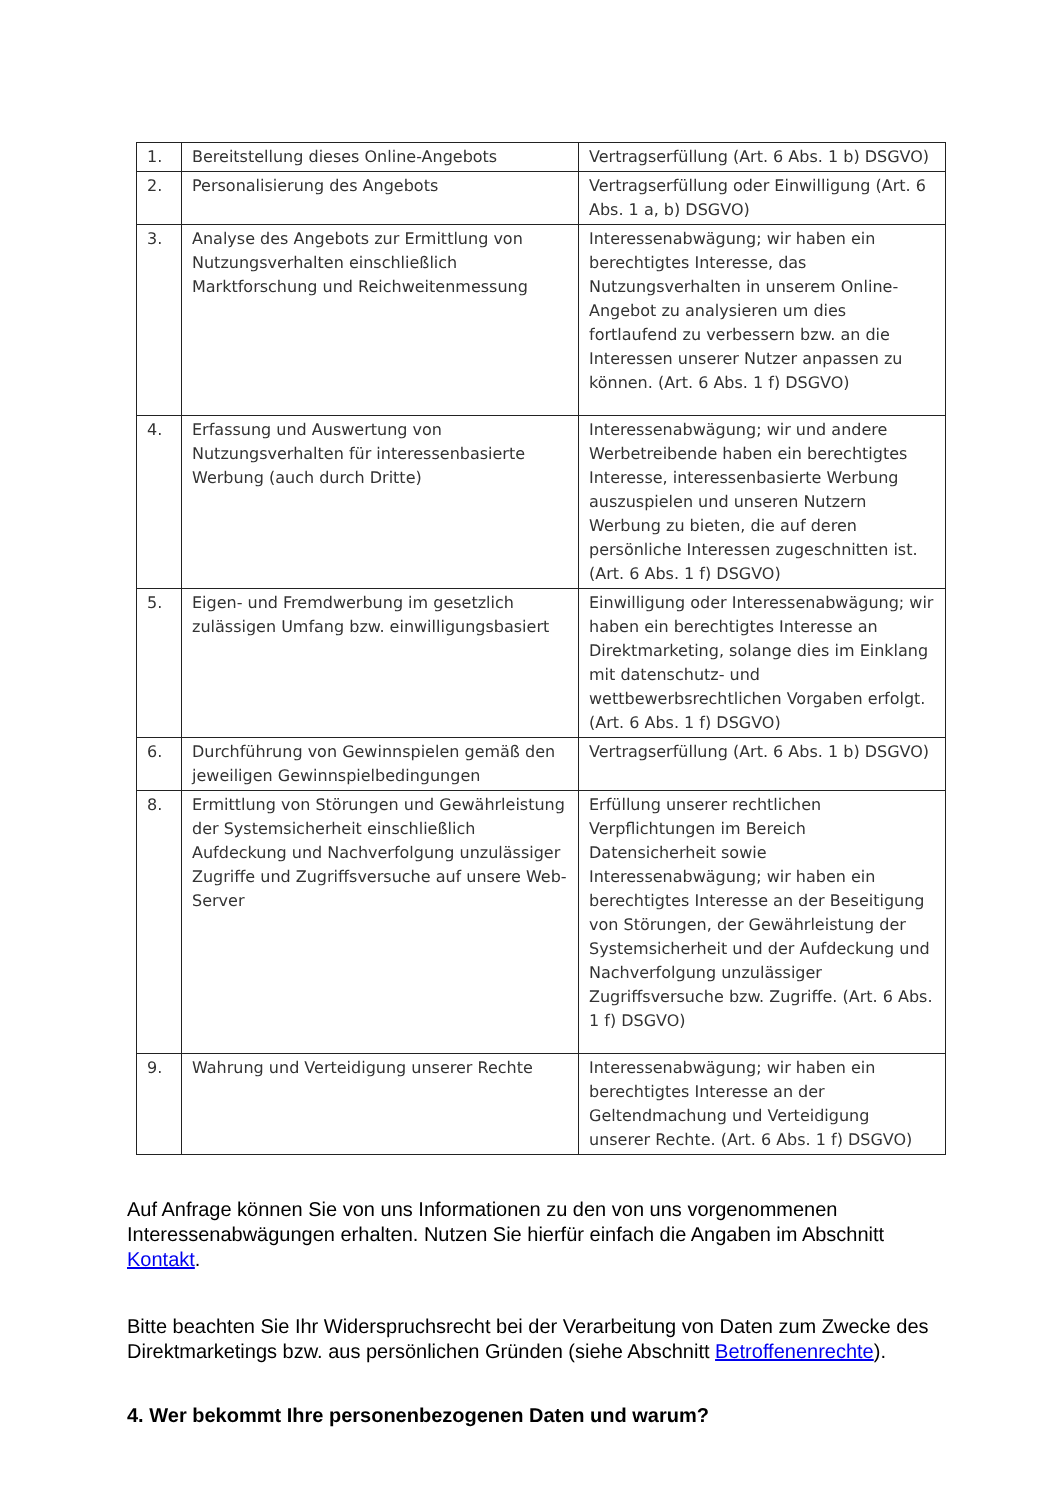| 1. | Bereitstellung dieses Online-Angebots | Vertragserfüllung (Art. 6 Abs. 1 b) DSGVO) |
| 2. | Personalisierung des Angebots | Vertragserfüllung oder Einwilligung (Art. 6 Abs. 1 a, b) DSGVO) |
| 3. | Analyse des Angebots zur Ermittlung von Nutzungsverhalten einschließlich Marktforschung und Reichweitenmessung | Interessenabwägung; wir haben ein berechtigtes Interesse, das Nutzungsverhalten in unserem Online-Angebot zu analysieren um dies fortlaufend zu verbessern bzw. an die Interessen unserer Nutzer anpassen zu können. (Art. 6 Abs. 1 f) DSGVO) |
| 4. | Erfassung und Auswertung von Nutzungsverhalten für interessenbasierte Werbung (auch durch Dritte) | Interessenabwägung; wir und andere Werbetreibende haben ein berechtigtes Interesse, interessenbasierte Werbung auszuspielen und unseren Nutzern Werbung zu bieten, die auf deren persönliche Interessen zugeschnitten ist. (Art. 6 Abs. 1 f) DSGVO) |
| 5. | Eigen- und Fremdwerbung im gesetzlich zulässigen Umfang bzw. einwilligungsbasiert | Einwilligung oder Interessenabwägung; wir haben ein berechtigtes Interesse an Direktmarketing, solange dies im Einklang mit datenschutz- und wettbewerbsrechtlichen Vorgaben erfolgt. (Art. 6 Abs. 1 f) DSGVO) |
| 6. | Durchführung von Gewinnspielen gemäß den jeweiligen Gewinnspielbedingungen | Vertragserfüllung (Art. 6 Abs. 1 b) DSGVO) |
| 8. | Ermittlung von Störungen und Gewährleistung der Systemsicherheit einschließlich Aufdeckung und Nachverfolgung unzulässiger Zugriffe und Zugriffsversuche auf unsere Web-Server | Erfüllung unserer rechtlichen Verpflichtungen im Bereich Datensicherheit sowie Interessenabwägung; wir haben ein berechtigtes Interesse an der Beseitigung von Störungen, der Gewährleistung der Systemsicherheit und der Aufdeckung und Nachverfolgung unzulässiger Zugriffsversuche bzw. Zugriffe. (Art. 6 Abs. 1 f) DSGVO) |
| 9. | Wahrung und Verteidigung unserer Rechte | Interessenabwägung; wir haben ein berechtigtes Interesse an der Geltendmachung und Verteidigung unserer Rechte. (Art. 6 Abs. 1 f) DSGVO) |
Auf Anfrage können Sie von uns Informationen zu den von uns vorgenommenen Interessenabwägungen erhalten. Nutzen Sie hierfür einfach die Angaben im Abschnitt Kontakt.
Bitte beachten Sie Ihr Widerspruchsrecht bei der Verarbeitung von Daten zum Zwecke des Direktmarketings bzw. aus persönlichen Gründen (siehe Abschnitt Betroffenenrechte).
4. Wer bekommt Ihre personenbezogenen Daten und warum?